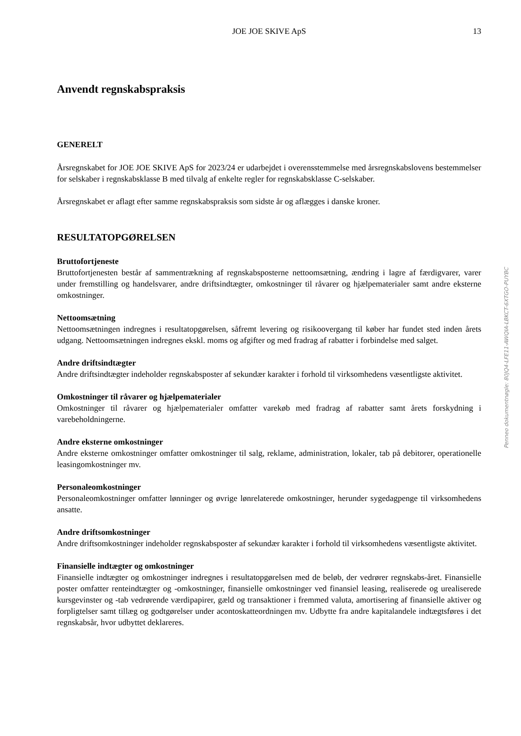JOE JOE SKIVE ApS 13
Anvendt regnskabspraksis
GENERELT
Årsregnskabet for JOE JOE SKIVE ApS for 2023/24 er udarbejdet i overensstemmelse med årsregnskabslovens bestemmelser for selskaber i regnskabsklasse B med tilvalg af enkelte regler for regnskabsklasse C-selskaber.
Årsregnskabet er aflagt efter samme regnskabspraksis som sidste år og aflægges i danske kroner.
RESULTATOPGØRELSEN
Bruttofortjeneste
Bruttofortjenesten består af sammentrækning af regnskabsposterne nettoomsætning, ændring i lagre af færdigvarer, varer under fremstilling og handelsvarer, andre driftsindtægter, omkostninger til råvarer og hjælpematerialer samt andre eksterne omkostninger.
Nettoomsætning
Nettoomsætningen indregnes i resultatopgørelsen, såfremt levering og risikoovergang til køber har fundet sted inden årets udgang. Nettoomsætningen indregnes ekskl. moms og afgifter og med fradrag af rabatter i forbindelse med salget.
Andre driftsindtægter
Andre driftsindtægter indeholder regnskabsposter af sekundær karakter i forhold til virksomhedens væsentligste aktivitet.
Omkostninger til råvarer og hjælpematerialer
Omkostninger til råvarer og hjælpematerialer omfatter varekøb med fradrag af rabatter samt årets forskydning i varebeholdningerne.
Andre eksterne omkostninger
Andre eksterne omkostninger omfatter omkostninger til salg, reklame, administration, lokaler, tab på debitorer, operationelle leasingomkostninger mv.
Personaleomkostninger
Personaleomkostninger omfatter lønninger og øvrige lønrelaterede omkostninger, herunder sygedagpenge til virksomhedens ansatte.
Andre driftsomkostninger
Andre driftsomkostninger indeholder regnskabsposter af sekundær karakter i forhold til virksomhedens væsentligste aktivitet.
Finansielle indtægter og omkostninger
Finansielle indtægter og omkostninger indregnes i resultatopgørelsen med de beløb, der vedrører regnskabs-året. Finansielle poster omfatter renteindtægter og -omkostninger, finansielle omkostninger ved finansiel leasing, realiserede og urealiserede kursgevinster og -tab vedrørende værdipapirer, gæld og transaktioner i fremmed valuta, amortisering af finansielle aktiver og forpligtelser samt tillæg og godtgørelser under acontoskatteordningen mv. Udbytte fra andre kapitalandele indtægtsføres i det regnskabsår, hvor udbyttet deklareres.
Penneo dokumentnøgle: 80JQ4-LFE11-AWQIA-LBKCT-6XTGO-PUYBC